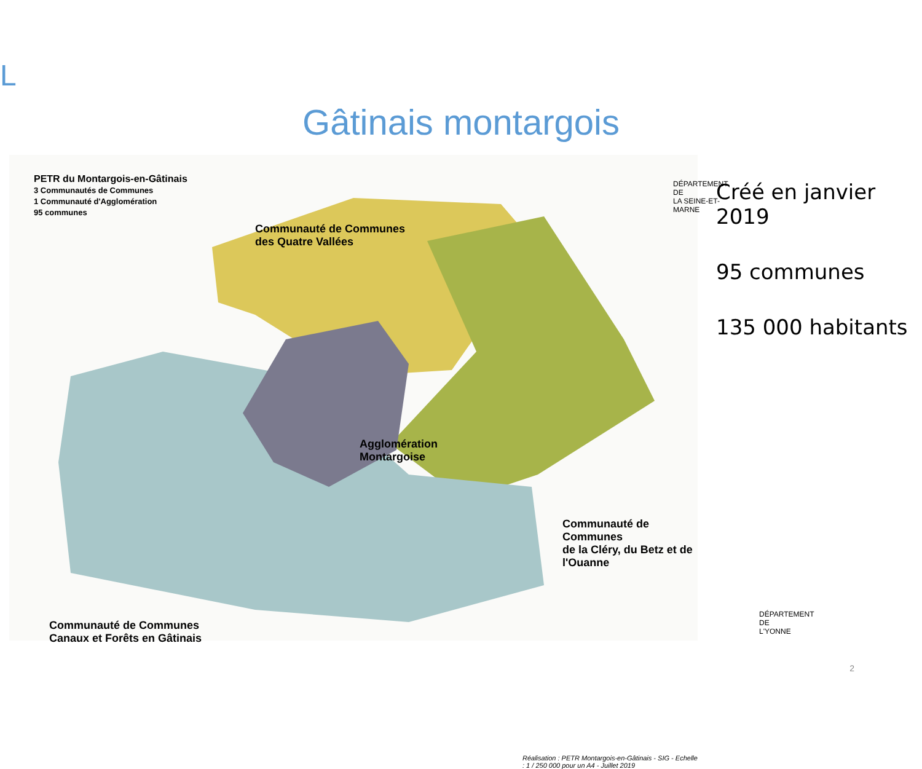L
Gâtinais montargois
PETR du Montargois-en-Gâtinais
3 Communautés de Communes
1 Communauté d'Agglomération
95 communes
Communauté de Communes
des Quatre Vallées
DÉPARTEMENT DE
LA SEINE-ET-MARNE
Agglomération
Montargoise
Communauté de Communes
de la Cléry, du Betz et de l'Ouanne
DÉPARTEMENT DE
L'YONNE
Communauté de Communes
Canaux et Forêts en Gâtinais
Réalisation : PETR Montargois-en-Gâtinais - SIG - Echelle : 1 / 250 000 pour un A4 - Juillet 2019
Créé en janvier 2019
95 communes
135 000 habitants
2